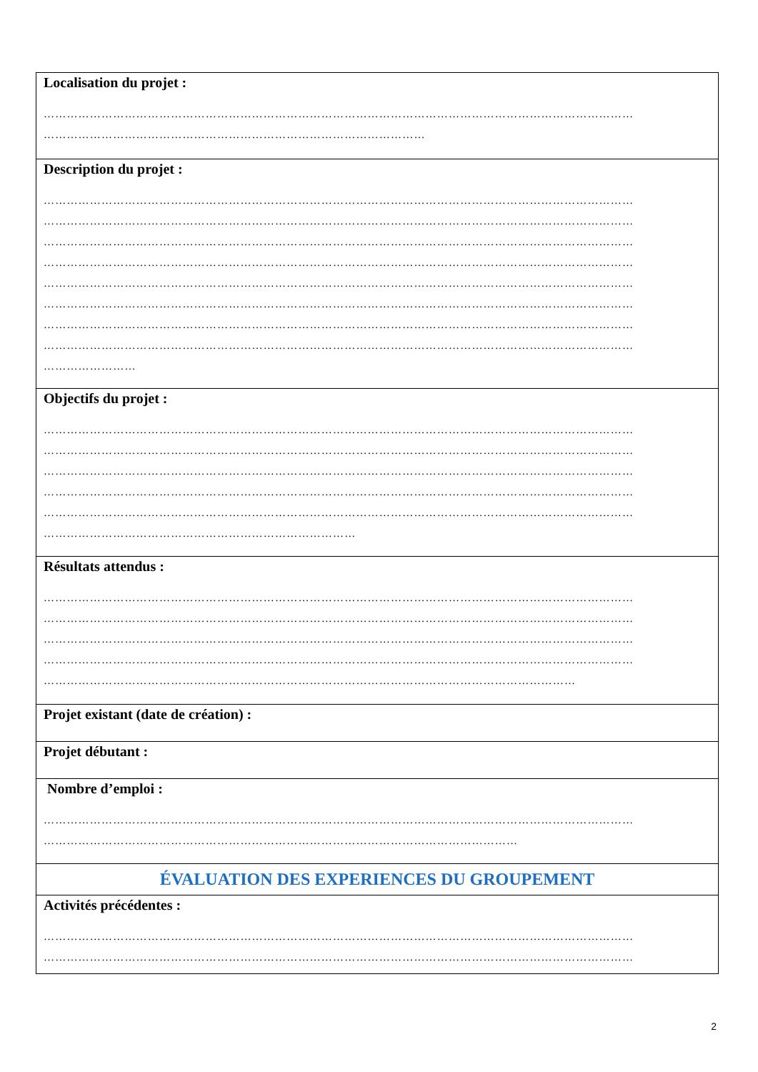| Localisation du projet : ……………………………………………………………………………………………………………………………………… ……………………………………………………………………………………… |
| Description du projet : ……………………………………………………………………………………………………………………………………… ……………………………………………………………………………………………………………………………………… ……………………………………………………………………………………………………………………………………… ……………………………………………………………………………………………………………………………………… ……………………………………………………………………………………………………………………………………… ……………………………………………………………………………………………………………………………………… ……………………………………………………………………………………………………………………………………… ……………………………………………………………………………………………………………………………………… …………………… |
| Objectifs du projet : ……………………………………………………………………………………………………………………………………… ……………………………………………………………………………………………………………………………………… ……………………………………………………………………………………………………………………………………… ……………………………………………………………………………………………………………………………………… ……………………………………………………………………………………………………………………………………… ……………………………………………………………………… |
| Résultats attendus : ……………………………………………………………………………………………………………………………………… ……………………………………………………………………………………………………………………………………… ……………………………………………………………………………………………………………………………………… ……………………………………………………………………………………………………………………………………… ………………………………………………………………………………………………………………………… |
| Projet existant (date de création) : |
| Projet débutant : |
| Nombre d’emploi : ……………………………………………………………………………………………………………………………………… …………………………………………………………………………………………………………… |
| ÉVALUATION DES EXPERIENCES DU GROUPEMENT |
| Activités précédentes : ……………………………………………………………………………………………………………………………………… ……………………………………………………………………………………………………………………………………… |
2